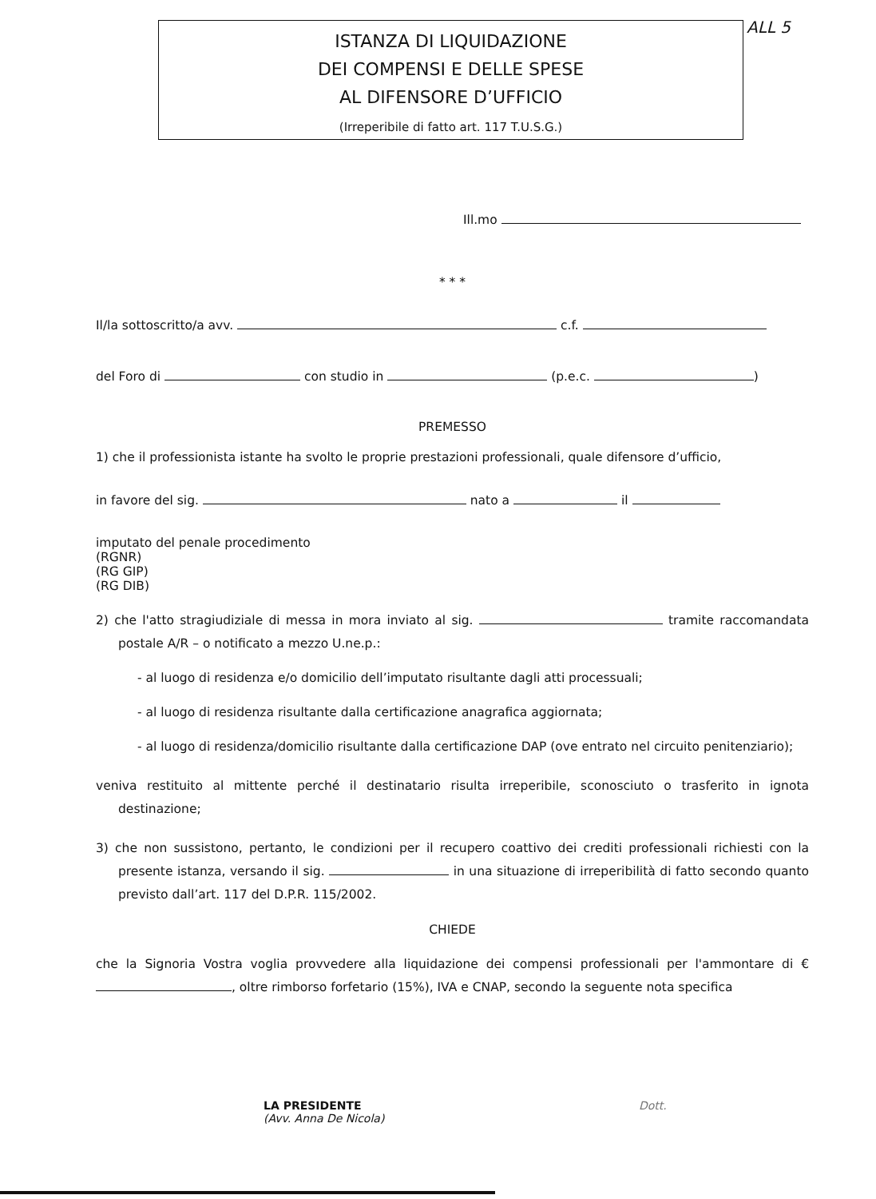ISTANZA DI LIQUIDAZIONE
DEI COMPENSI E DELLE SPESE
AL DIFENSORE D’UFFICIO
(Irreperibile di fatto art. 117 T.U.S.G.)
ALL 5
Ill.mo
* * *
Il/la sottoscritto/a avv. c.f.
del Foro di con studio in (p.e.c. )
PREMESSO
1) che il professionista istante ha svolto le proprie prestazioni professionali, quale difensore d’ufficio,
in favore del sig. nato a il
imputato del penale procedimento
(RGNR) (RG GIP) (RG DIB)
2) che l'atto stragiudiziale di messa in mora inviato al sig. tramite raccomandata postale A/R – o notificato a mezzo U.ne.p.:
- al luogo di residenza e/o domicilio dell’imputato risultante dagli atti processuali;
- al luogo di residenza risultante dalla certificazione anagrafica aggiornata;
- al luogo di residenza/domicilio risultante dalla certificazione DAP (ove entrato nel circuito penitenziario);
veniva restituito al mittente perché il destinatario risulta irreperibile, sconosciuto o trasferito in ignota destinazione;
3) che non sussistono, pertanto, le condizioni per il recupero coattivo dei crediti professionali richiesti con la presente istanza, versando il sig. in una situazione di irreperibilità di fatto secondo quanto previsto dall’art. 117 del D.P.R. 115/2002.
CHIEDE
che la Signoria Vostra voglia provvedere alla liquidazione dei compensi professionali per l'ammontare di € , oltre rimborso forfetario (15%), IVA e CNAP, secondo la seguente nota specifica
LA PRESIDENTE
(Avv. Anna De Nicola)
Dott.